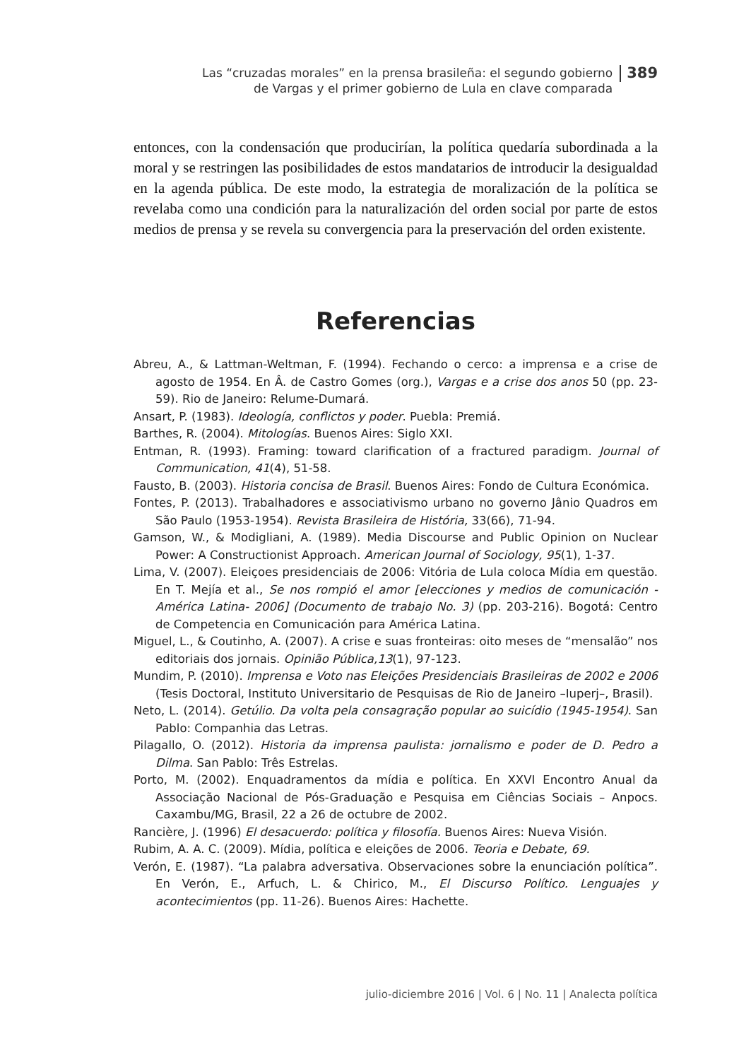Las “cruzadas morales” en la prensa brasileña: el segundo gobierno
de Vargas y el primer gobierno de Lula en clave comparada
389
entonces, con la condensación que producirían, la política quedaría subordinada a la moral y se restringen las posibilidades de estos mandatarios de introducir la desigualdad en la agenda pública. De este modo, la estrategia de moralización de la política se revelaba como una condición para la naturalización del orden social por parte de estos medios de prensa y se revela su convergencia para la preservación del orden existente.
Referencias
Abreu, A., & Lattman-Weltman, F. (1994). Fechando o cerco: a imprensa e a crise de agosto de 1954. En Â. de Castro Gomes (org.), Vargas e a crise dos anos 50 (pp. 23-59). Rio de Janeiro: Relume-Dumará.
Ansart, P. (1983). Ideología, conflictos y poder. Puebla: Premiá.
Barthes, R. (2004). Mitologías. Buenos Aires: Siglo XXI.
Entman, R. (1993). Framing: toward clarification of a fractured paradigm. Journal of Communication, 41(4), 51-58.
Fausto, B. (2003). Historia concisa de Brasil. Buenos Aires: Fondo de Cultura Económica.
Fontes, P. (2013). Trabalhadores e associativismo urbano no governo Jânio Quadros em São Paulo (1953-1954). Revista Brasileira de História, 33(66), 71-94.
Gamson, W., & Modigliani, A. (1989). Media Discourse and Public Opinion on Nuclear Power: A Constructionist Approach. American Journal of Sociology, 95(1), 1-37.
Lima, V. (2007). Eleiçoes presidenciais de 2006: Vitória de Lula coloca Mídia em questão. En T. Mejía et al., Se nos rompió el amor [elecciones y medios de comunicación - América Latina- 2006] (Documento de trabajo No. 3) (pp. 203-216). Bogotá: Centro de Competencia en Comunicación para América Latina.
Miguel, L., & Coutinho, A. (2007). A crise e suas fronteiras: oito meses de “mensalão” nos editoriais dos jornais. Opinião Pública,13(1), 97-123.
Mundim, P. (2010). Imprensa e Voto nas Eleições Presidenciais Brasileiras de 2002 e 2006 (Tesis Doctoral, Instituto Universitario de Pesquisas de Rio de Janeiro –Iuperj–, Brasil).
Neto, L. (2014). Getúlio. Da volta pela consagração popular ao suicídio (1945-1954). San Pablo: Companhia das Letras.
Pilagallo, O. (2012). Historia da imprensa paulista: jornalismo e poder de D. Pedro a Dilma. San Pablo: Três Estrelas.
Porto, M. (2002). Enquadramentos da mídia e política. En XXVI Encontro Anual da Associação Nacional de Pós-Graduação e Pesquisa em Ciências Sociais – Anpocs. Caxambu/MG, Brasil, 22 a 26 de octubre de 2002.
Rancière, J. (1996) El desacuerdo: política y filosofía. Buenos Aires: Nueva Visión.
Rubim, A. A. C. (2009). Mídia, política e eleições de 2006. Teoria e Debate, 69.
Verón, E. (1987). “La palabra adversativa. Observaciones sobre la enunciación política”. En Verón, E., Arfuch, L. & Chirico, M., El Discurso Político. Lenguajes y acontecimientos (pp. 11-26). Buenos Aires: Hachette.
julio-diciembre 2016 | Vol. 6 | No. 11 | Analecta política